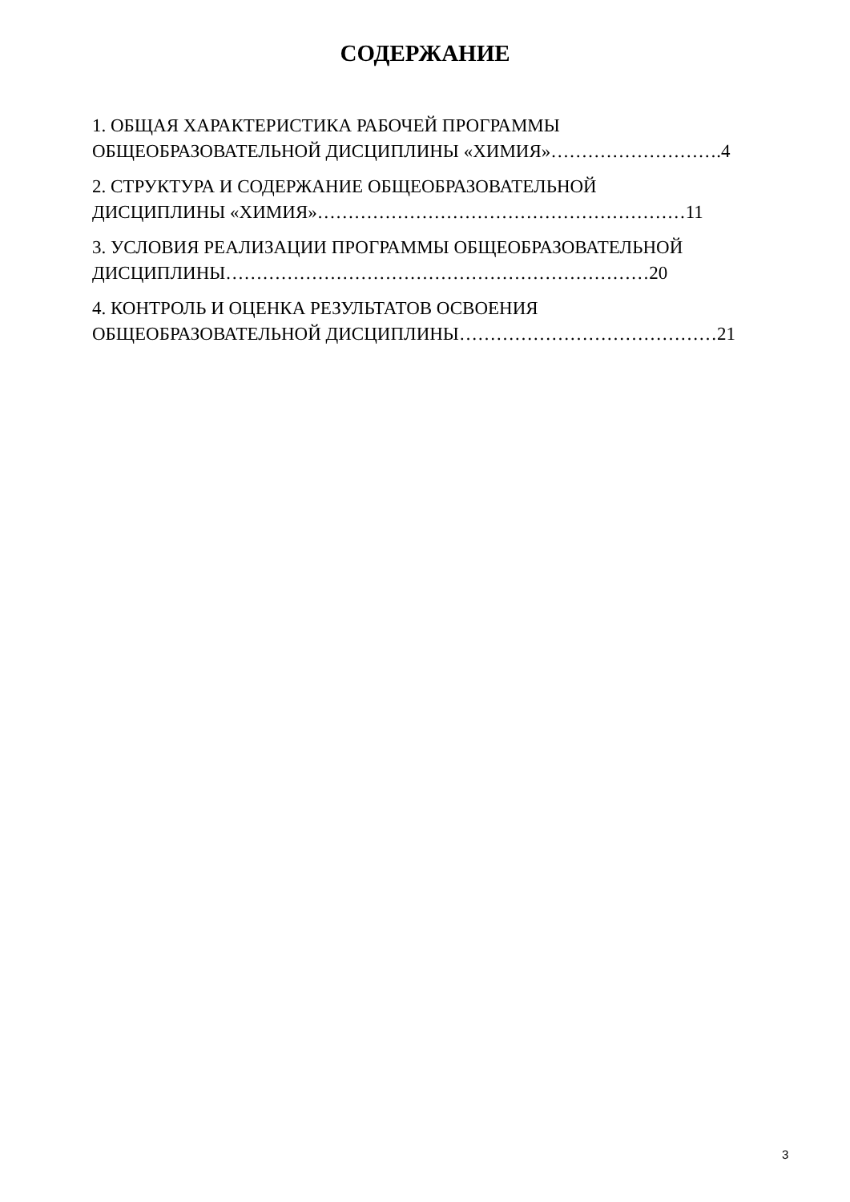СОДЕРЖАНИЕ
1. ОБЩАЯ ХАРАКТЕРИСТИКА РАБОЧЕЙ ПРОГРАММЫ
ОБЩЕОБРАЗОВАТЕЛЬНОЙ ДИСЦИПЛИНЫ «ХИМИЯ»……………………….4
2. СТРУКТУРА И СОДЕРЖАНИЕ ОБЩЕОБРАЗОВАТЕЛЬНОЙ
ДИСЦИПЛИНЫ «ХИМИЯ»……………………………………………………11
3. УСЛОВИЯ РЕАЛИЗАЦИИ ПРОГРАММЫ ОБЩЕОБРАЗОВАТЕЛЬНОЙ
ДИСЦИПЛИНЫ……………………………………………………………20
4. КОНТРОЛЬ И ОЦЕНКА РЕЗУЛЬТАТОВ ОСВОЕНИЯ
ОБЩЕОБРАЗОВАТЕЛЬНОЙ ДИСЦИПЛИНЫ……………………………………21
3